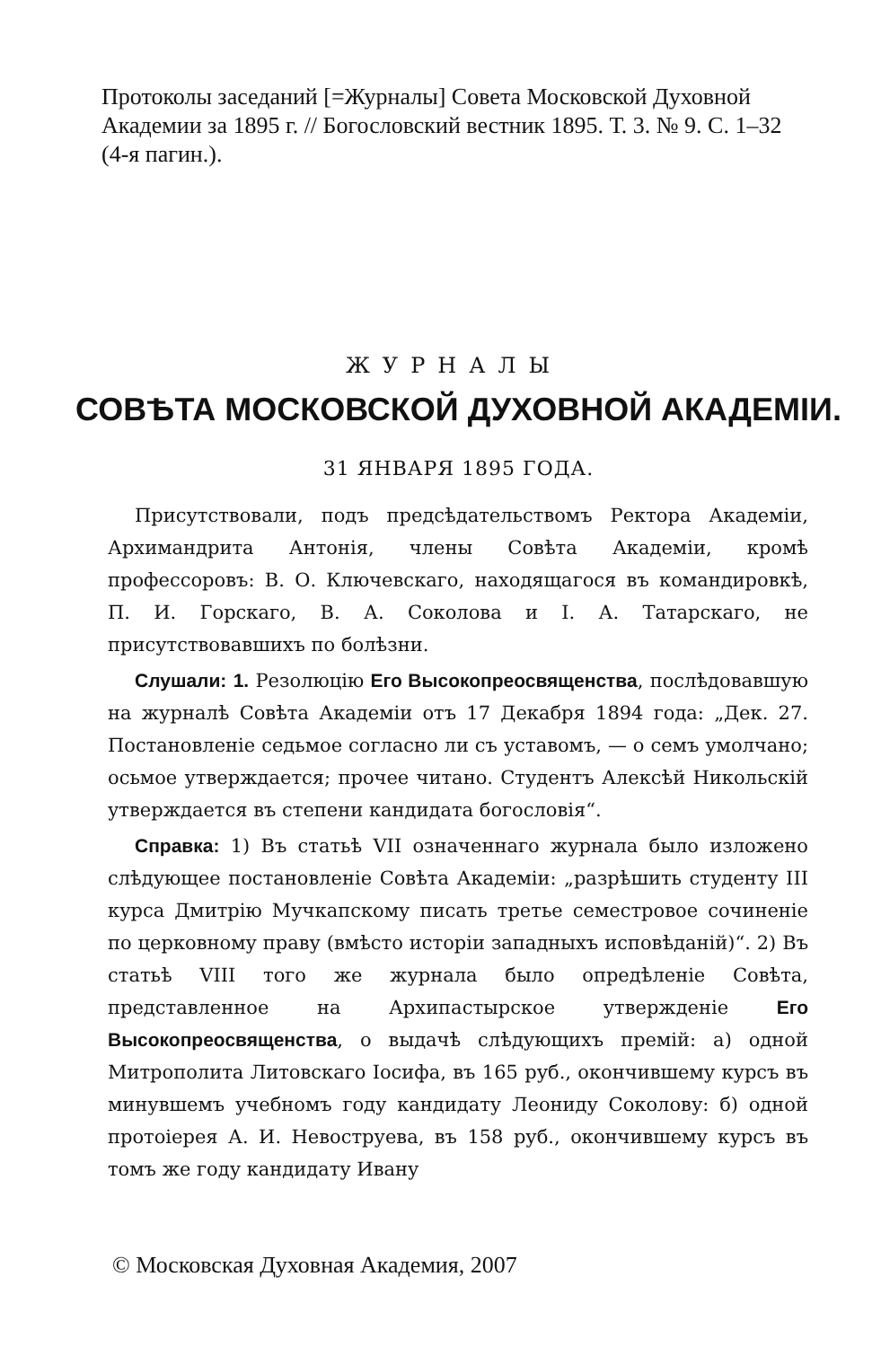Протоколы заседаний [=Журналы] Совета Московской Духовной Академии за 1895 г. // Богословский вестник 1895. Т. 3. № 9. С. 1–32 (4-я пагин.).
ЖУРНАЛЫ
СОВѢТА МОСКОВСКОЙ ДУХОВНОЙ АКАДЕМІИ.
31 ЯНВАРЯ 1895 ГОДА.
Присутствовали, подъ предсѣдательствомъ Ректора Академіи, Архимандрита Антонія, члены Совѣта Академіи, кромѣ профессоровъ: В. О. Ключевскаго, находящагося въ командировкѣ, П. И. Горскаго, В. А. Соколова и I. А. Татарскаго, не присутствовавшихъ по болѣзни.
Слушали: 1. Резолюцію Его Высокопреосвященства, послѣдовавшую на журналѣ Совѣта Академіи отъ 17 Декабря 1894 года: „Дек. 27. Постановленіе седьмое согласно ли съ уставомъ, — о семъ умолчано; осьмое утверждается; прочее читано. Студентъ Алексѣй Никольскій утверждается въ степени кандидата богословія“.
Справка: 1) Въ статьѣ VII означеннаго журнала было изложено слѣдующее постановленіе Совѣта Академіи: „разрѣшить студенту III курса Дмитрію Мучкапскому писать третье семестровое сочиненіе по церковному праву (вмѣсто исторіи западныхъ исповѣданій)“. 2) Въ статьѣ VIII того же журнала было опредѣленіе Совѣта, представленное на Архипастырское утвержденіе Его Высокопреосвященства, о выдачѣ слѣдующихъ премій: а) одной Митрополита Литовскаго Іосифа, въ 165 руб., окончившему курсъ въ минувшемъ учебномъ году кандидату Леониду Соколову: б) одной протоіерея А. И. Невоструева, въ 158 руб., окончившему курсъ въ томъ же году кандидату Ивану
© Московская Духовная Академия, 2007